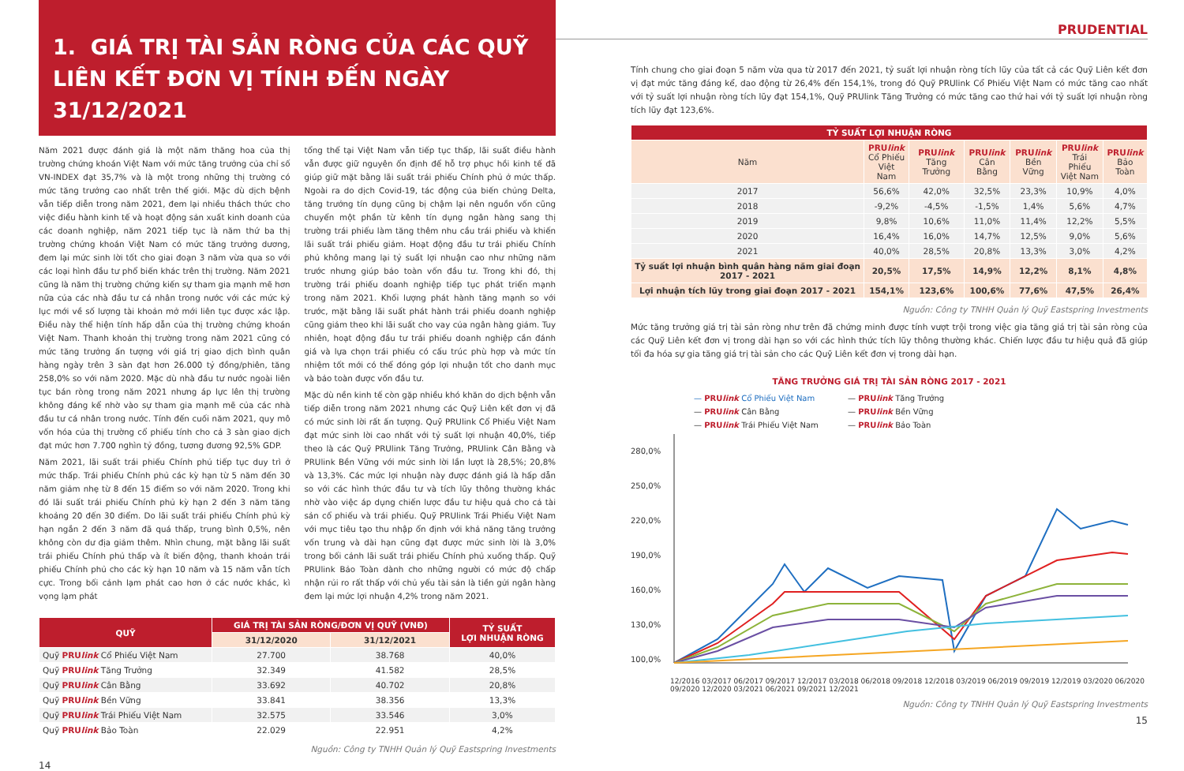1. GIÁ TRỊ TÀI SẢN RÒNG CỦA CÁC QUỸ
LIÊN KẾT ĐƠN VỊ TÍNH ĐẾN NGÀY 31/12/2021
Năm 2021 được đánh giá là một năm thăng hoa của thị trường chứng khoán Việt Nam với mức tăng trưởng của chỉ số VN-INDEX đạt 35,7% và là một trong những thị trường có mức tăng trưởng cao nhất trên thế giới. Mặc dù dịch bệnh vẫn tiếp diễn trong năm 2021, đem lại nhiều thách thức cho việc điều hành kinh tế và hoạt động sản xuất kinh doanh của các doanh nghiệp, năm 2021 tiếp tục là năm thứ ba thị trường chứng khoán Việt Nam có mức tăng trưởng dương, đem lại mức sinh lời tốt cho giai đoạn 3 năm vừa qua so với các loại hình đầu tư phổ biến khác trên thị trường. Năm 2021 cũng là năm thị trường chứng kiến sự tham gia mạnh mẽ hơn nữa của các nhà đầu tư cá nhân trong nước với các mức kỷ lục mới về số lượng tài khoản mở mới liên tục được xác lập. Điều này thể hiện tính hấp dẫn của thị trường chứng khoán Việt Nam. Thanh khoản thị trường trong năm 2021 cũng có mức tăng trưởng ấn tượng với giá trị giao dịch bình quân hàng ngày trên 3 sàn đạt hơn 26.000 tỷ đồng/phiên, tăng 258,0% so với năm 2020. Mặc dù nhà đầu tư nước ngoài liên tục bán ròng trong năm 2021 nhưng áp lực lên thị trường không đáng kể nhờ vào sự tham gia mạnh mẽ của các nhà đầu tư cá nhân trong nước. Tính đến cuối năm 2021, quy mô vốn hóa của thị trường cổ phiếu tính cho cả 3 sàn giao dịch đạt mức hơn 7.700 nghìn tỷ đồng, tương đương 92,5% GDP.
Năm 2021, lãi suất trái phiếu Chính phủ tiếp tục duy trì ở mức thấp. Trái phiếu Chính phủ các kỳ hạn từ 5 năm đến 30 năm giảm nhẹ từ 8 đến 15 điểm so với năm 2020. Trong khi đó lãi suất trái phiếu Chính phủ kỳ hạn 2 đến 3 năm tăng khoảng 20 đến 30 điểm. Do lãi suất trái phiếu Chính phủ kỳ hạn ngắn 2 đến 3 năm đã quá thấp, trung bình 0,5%, nên không còn dư địa giảm thêm. Nhìn chung, mặt bằng lãi suất trái phiếu Chính phủ thấp và ít biến động, thanh khoản trái phiếu Chính phủ cho các kỳ hạn 10 năm và 15 năm vẫn tích cực. Trong bối cảnh lạm phát cao hơn ở các nước khác, kì vọng lạm phát
tổng thể tại Việt Nam vẫn tiếp tục thấp, lãi suất điều hành vẫn được giữ nguyên ổn định để hỗ trợ phục hồi kinh tế đã giúp giữ mặt bằng lãi suất trái phiếu Chính phủ ở mức thấp. Ngoài ra do dịch Covid-19, tác động của biến chủng Delta, tăng trưởng tín dụng cũng bị chậm lại nên nguồn vốn cũng chuyển một phần từ kênh tín dụng ngân hàng sang thị trường trái phiếu làm tăng thêm nhu cầu trái phiếu và khiến lãi suất trái phiếu giảm. Hoạt động đầu tư trái phiếu Chính phủ không mang lại tỷ suất lợi nhuận cao như những năm trước nhưng giúp bảo toàn vốn đầu tư. Trong khi đó, thị trường trái phiếu doanh nghiệp tiếp tục phát triển mạnh trong năm 2021. Khối lượng phát hành tăng mạnh so với trước, mặt bằng lãi suất phát hành trái phiếu doanh nghiệp cũng giảm theo khi lãi suất cho vay của ngân hàng giảm. Tuy nhiên, hoạt động đầu tư trái phiếu doanh nghiệp cần đánh giá và lựa chọn trái phiếu có cấu trúc phù hợp và mức tín nhiệm tốt mới có thể đóng góp lợi nhuận tốt cho danh mục và bảo toàn được vốn đầu tư.
Mặc dù nền kinh tế còn gặp nhiều khó khăn do dịch bệnh vẫn tiếp diễn trong năm 2021 nhưng các Quỹ Liên kết đơn vị đã có mức sinh lời rất ấn tượng. Quỹ PRUlink Cổ Phiếu Việt Nam đạt mức sinh lời cao nhất với tỷ suất lợi nhuận 40,0%, tiếp theo là các Quỹ PRUlink Tăng Trưởng, PRUlink Cân Bằng và PRUlink Bền Vững với mức sinh lời lần lượt là 28,5%; 20,8% và 13,3%. Các mức lợi nhuận này được đánh giá là hấp dẫn so với các hình thức đầu tư và tích lũy thông thường khác nhờ vào việc áp dụng chiến lược đầu tư hiệu quả cho cả tài sản cổ phiếu và trái phiếu. Quỹ PRUlink Trái Phiếu Việt Nam với mục tiêu tạo thu nhập ổn định với khả năng tăng trưởng vốn trung và dài hạn cũng đạt được mức sinh lời là 3,0% trong bối cảnh lãi suất trái phiếu Chính phủ xuống thấp. Quỹ PRUlink Bảo Toàn dành cho những người có mức độ chấp nhận rủi ro rất thấp với chủ yếu tài sản là tiền gửi ngân hàng đem lại mức lợi nhuận 4,2% trong năm 2021.
| QUỸ | GIÁ TRỊ TÀI SẢN RÒNG/ĐƠN VỊ QUỸ (VNĐ) | | TỶ SUẤT LỢI NHUẬN RÒNG |
| --- | --- | --- | --- |
| | 31/12/2020 | 31/12/2021 | |
| Quỹ PRU link Cổ Phiếu Việt Nam | 27.700 | 38.768 | 40,0% |
| Quỹ PRU link Tăng Trưởng | 32.349 | 41.582 | 28,5% |
| Quỹ PRU link Cân Bằng | 33.692 | 40.702 | 20,8% |
| Quỹ PRU link Bền Vững | 33.841 | 38.356 | 13,3% |
| Quỹ PRU link Trái Phiếu Việt Nam | 32.575 | 33.546 | 3,0% |
| Quỹ PRU link Bảo Toàn | 22.029 | 22.951 | 4,2% |
Nguồn: Công ty TNHH Quản lý Quỹ Eastspring Investments
14
PRUDENTIAL
Tính chung cho giai đoạn 5 năm vừa qua từ 2017 đến 2021, tỷ suất lợi nhuận ròng tích lũy của tất cả các Quỹ Liên kết đơn vị đạt mức tăng đáng kể, dao động từ 26,4% đến 154,1%, trong đó Quỹ PRUlink Cổ Phiếu Việt Nam có mức tăng cao nhất với tỷ suất lợi nhuận ròng tích lũy đạt 154,1%, Quỹ PRUlink Tăng Trưởng có mức tăng cao thứ hai với tỷ suất lợi nhuận ròng tích lũy đạt 123,6%.
| TỶ SUẤT LỢI NHUẬN RÒNG | | | | | | |
| --- | --- | --- | --- | --- | --- | --- |
| Năm | PRU link Cổ Phiếu Việt Nam | PRU link Tăng Trưởng | PRU link Cân Bằng | PRU link Bền Vững | PRU link Trái Phiếu Việt Nam | PRU link Bảo Toàn |
| 2017 | 56,6% | 42,0% | 32,5% | 23,3% | 10,9% | 4,0% |
| 2018 | -9,2% | -4,5% | -1,5% | 1,4% | 5,6% | 4,7% |
| 2019 | 9,8% | 10,6% | 11,0% | 11,4% | 12,2% | 5,5% |
| 2020 | 16,4% | 16,0% | 14,7% | 12,5% | 9,0% | 5,6% |
| 2021 | 40,0% | 28,5% | 20,8% | 13,3% | 3,0% | 4,2% |
| Tỷ suất lợi nhuận bình quân hàng năm giai đoạn 2017 - 2021 | 20,5% | 17,5% | 14,9% | 12,2% | 8,1% | 4,8% |
| Lợi nhuận tích lũy trong giai đoạn 2017 - 2021 | 154,1% | 123,6% | 100,6% | 77,6% | 47,5% | 26,4% |
Nguồn: Công ty TNHH Quản lý Quỹ Eastspring Investments
Mức tăng trưởng giá trị tài sản ròng như trên đã chứng minh được tính vượt trội trong việc gia tăng giá trị tài sản ròng của các Quỹ Liên kết đơn vị trong dài hạn so với các hình thức tích lũy thông thường khác. Chiến lược đầu tư hiệu quả đã giúp tối đa hóa sự gia tăng giá trị tài sản cho các Quỹ Liên kết đơn vị trong dài hạn.
TĂNG TRƯỞNG GIÁ TRỊ TÀI SẢN RÒNG 2017 - 2021
— PRUlink Cổ Phiếu Việt Nam — PRUlink Tăng Trưởng — PRUlink Cân Bằng — PRUlink Bền Vững — PRUlink Trái Phiếu Việt Nam — PRUlink Bảo Toàn
280,0%
250,0%
220,0%
190,0%
160,0%
130,0%
100,0%
12/2016 03/2017 06/2017 09/2017 12/2017 03/2018 06/2018 09/2018 12/2018 03/2019 06/2019 09/2019 12/2019 03/2020 06/2020 09/2020 12/2020 03/2021 06/2021 09/2021 12/2021
Nguồn: Công ty TNHH Quản lý Quỹ Eastspring Investments
15